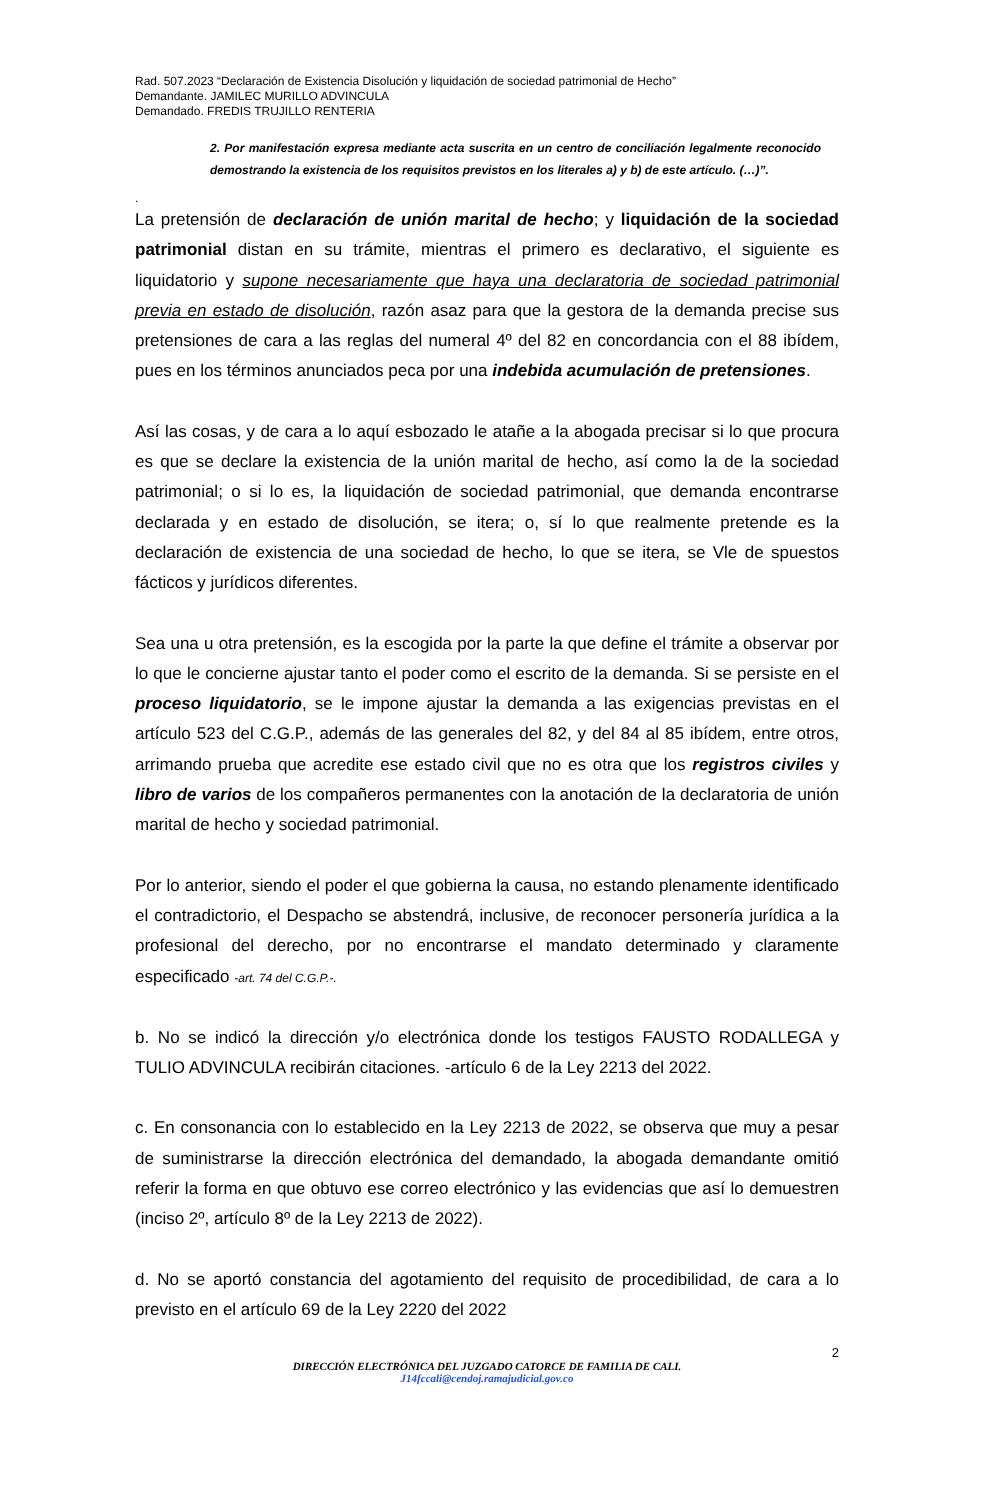Rad. 507.2023 “Declaración de Existencia Disolución y liquidación de sociedad patrimonial de Hecho”
Demandante. JAMILEC MURILLO ADVINCULA
Demandado. FREDIS TRUJILLO RENTERIA
2. Por manifestación expresa mediante acta suscrita en un centro de conciliación legalmente reconocido demostrando la existencia de los requisitos previstos en los literales a) y b) de este artículo. (…)”.
.
La pretensión de declaración de unión marital de hecho; y liquidación de la sociedad patrimonial distan en su trámite, mientras el primero es declarativo, el siguiente es liquidatorio y supone necesariamente que haya una declaratoria de sociedad patrimonial previa en estado de disolución, razón asaz para que la gestora de la demanda precise sus pretensiones de cara a las reglas del numeral 4º del 82 en concordancia con el 88 ibídem, pues en los términos anunciados peca por una indebida acumulación de pretensiones.
Así las cosas, y de cara a lo aquí esbozado le atañe a la abogada precisar si lo que procura es que se declare la existencia de la unión marital de hecho, así como la de la sociedad patrimonial; o si lo es, la liquidación de sociedad patrimonial, que demanda encontrarse declarada y en estado de disolución, se itera; o, sí lo que realmente pretende es la declaración de existencia de una sociedad de hecho, lo que se itera, se Vle de spuestos fácticos y jurídicos diferentes.
Sea una u otra pretensión, es la escogida por la parte la que define el trámite a observar por lo que le concierne ajustar tanto el poder como el escrito de la demanda. Si se persiste en el proceso liquidatorio, se le impone ajustar la demanda a las exigencias previstas en el artículo 523 del C.G.P., además de las generales del 82, y del 84 al 85 ibídem, entre otros, arrimando prueba que acredite ese estado civil que no es otra que los registros civiles y libro de varios de los compañeros permanentes con la anotación de la declaratoria de unión marital de hecho y sociedad patrimonial.
Por lo anterior, siendo el poder el que gobierna la causa, no estando plenamente identificado el contradictorio, el Despacho se abstendrá, inclusive, de reconocer personería jurídica a la profesional del derecho, por no encontrarse el mandato determinado y claramente especificado -art. 74 del C.G.P.-.
b. No se indicó la dirección y/o electrónica donde los testigos FAUSTO RODALLEGA y TULIO ADVINCULA recibirán citaciones. -artículo 6 de la Ley 2213 del 2022.
c. En consonancia con lo establecido en la Ley 2213 de 2022, se observa que muy a pesar de suministrarse la dirección electrónica del demandado, la abogada demandante omitió referir la forma en que obtuvo ese correo electrónico y las evidencias que así lo demuestren (inciso 2º, artículo 8º de la Ley 2213 de 2022).
d. No se aportó constancia del agotamiento del requisito de procedibilidad, de cara a lo previsto en el artículo 69 de la Ley 2220 del 2022
2
DIRECCIÓN ELECTRÓNICA DEL JUZGADO CATORCE DE FAMILIA DE CALI.
J14fccali@cendoj.ramajudicial.gov.co